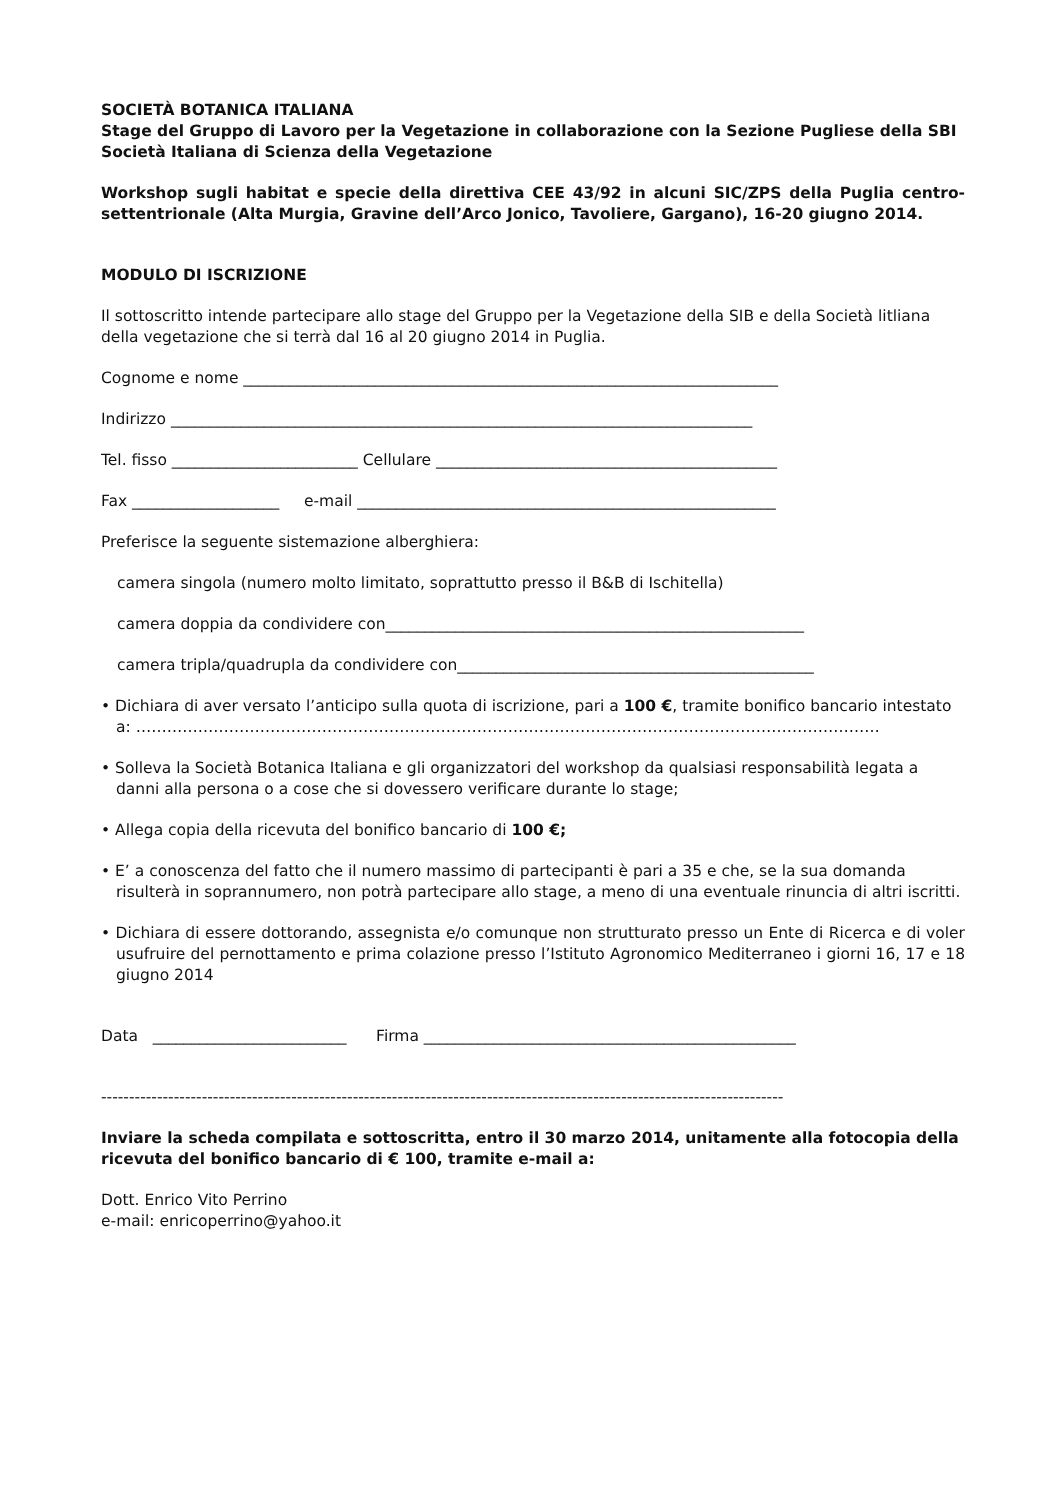SOCIETÀ BOTANICA ITALIANA
Stage del Gruppo di Lavoro per la Vegetazione in collaborazione con la Sezione Pugliese della SBI
Società Italiana di Scienza della Vegetazione
Workshop sugli habitat e specie della direttiva CEE 43/92 in alcuni SIC/ZPS della Puglia centro-settentrionale (Alta Murgia, Gravine dell’Arco Jonico, Tavoliere, Gargano), 16-20 giugno 2014.
MODULO DI ISCRIZIONE
Il sottoscritto intende partecipare allo stage del Gruppo per la Vegetazione della SIB e della Società litliana della vegetazione che si terrà dal 16 al 20 giugno 2014 in Puglia.
Cognome e nome _____________________________________________________________________
Indirizzo ___________________________________________________________________________
Tel. fisso ________________________ Cellulare ____________________________________________
Fax ___________________ e-mail ______________________________________________________
Preferisce la seguente sistemazione alberghiera:
camera singola (numero molto limitato, soprattutto presso il B&B di Ischitella)
camera doppia da condividere con______________________________________________________
camera tripla/quadrupla da condividere con______________________________________________
• Dichiara di aver versato l’anticipo sulla quota di iscrizione, pari a 100 €, tramite bonifico bancario intestato a: ………………………………………………………………………………………………………………………………
• Solleva la Società Botanica Italiana e gli organizzatori del workshop da qualsiasi responsabilità legata a danni alla persona o a cose che si dovessero verificare durante lo stage;
• Allega copia della ricevuta del bonifico bancario di 100 €;
• E’ a conoscenza del fatto che il numero massimo di partecipanti è pari a 35 e che, se la sua domanda risulterà in soprannumero, non potrà partecipare allo stage, a meno di una eventuale rinuncia di altri iscritti.
• Dichiara di essere dottorando, assegnista e/o comunque non strutturato presso un Ente di Ricerca e di voler usufruire del pernottamento e prima colazione presso l’Istituto Agronomico Mediterraneo i giorni 16, 17 e 18 giugno 2014
Data _________________________ Firma ________________________________________________
--------------------------------------------------------------------------------------------------------------------------
Inviare la scheda compilata e sottoscritta, entro il 30 marzo 2014, unitamente alla fotocopia della ricevuta del bonifico bancario di € 100, tramite e-mail a:
Dott. Enrico Vito Perrino
e-mail: enricoperrino@yahoo.it